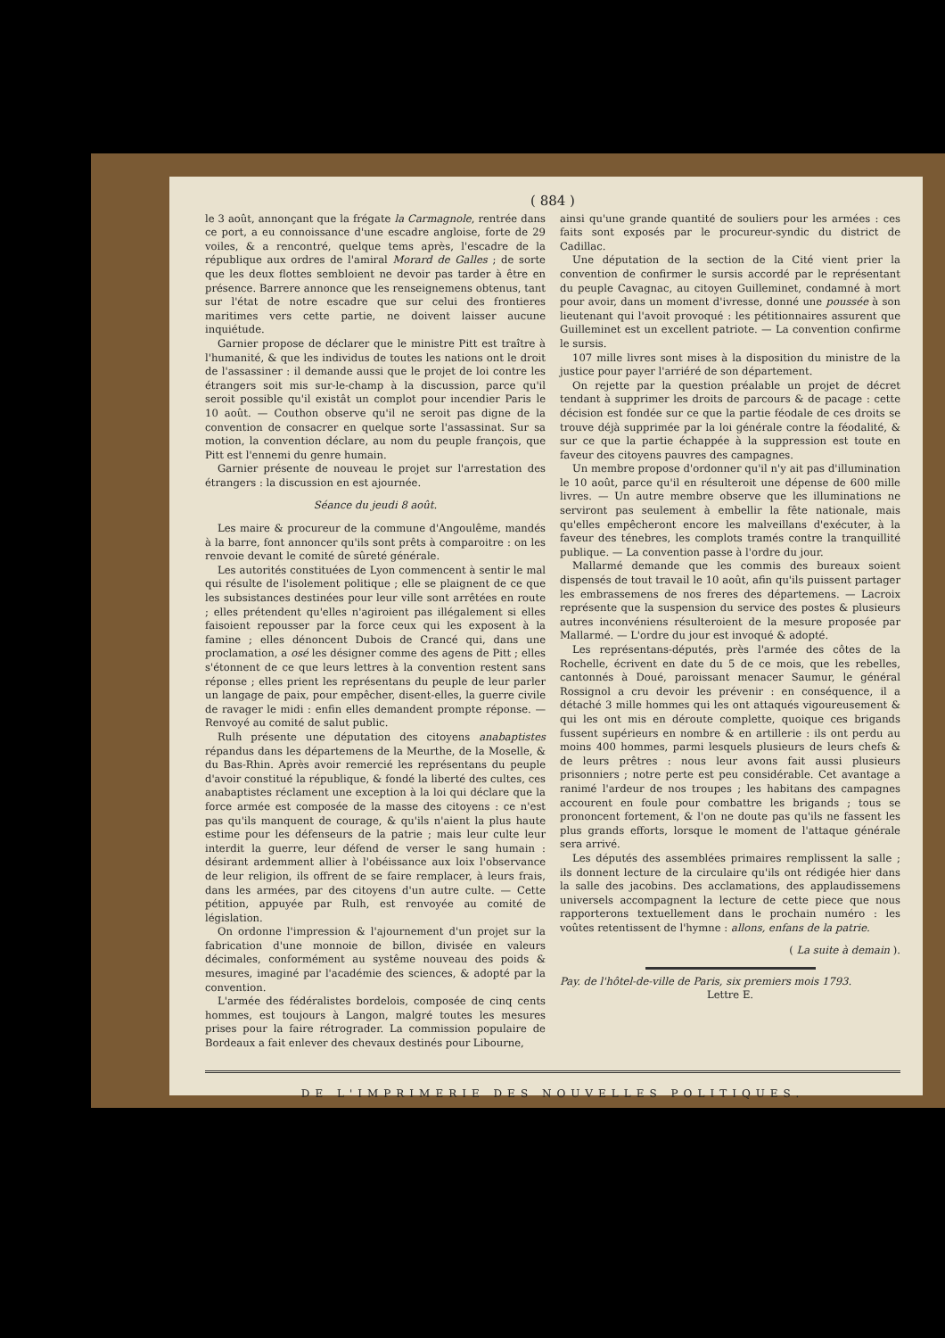( 884 )
le 3 août, annonçant que la frégate la Carmagnole, rentrée dans ce port, a eu connoissance d'une escadre angloise, forte de 29 voiles, & a rencontré, quelque tems après, l'escadre de la république aux ordres de l'amiral Morard de Galles ; de sorte que les deux flottes sembloient ne devoir pas tarder à être en présence. Barrere annonce que les renseignemens obtenus, tant sur l'état de notre escadre que sur celui des frontieres maritimes vers cette partie, ne doivent laisser aucune inquiétude.
Garnier propose de déclarer que le ministre Pitt est traître à l'humanité, & que les individus de toutes les nations ont le droit de l'assassiner : il demande aussi que le projet de loi contre les étrangers soit mis sur-le-champ à la discussion, parce qu'il seroit possible qu'il existât un complot pour incendier Paris le 10 août. — Couthon observe qu'il ne seroit pas digne de la convention de consacrer en quelque sorte l'assassinat. Sur sa motion, la convention déclare, au nom du peuple françois, que Pitt est l'ennemi du genre humain.
Garnier présente de nouveau le projet sur l'arrestation des étrangers : la discussion en est ajournée.
Séance du jeudi 8 août.
Les maire & procureur de la commune d'Angoulême, mandés à la barre, font annoncer qu'ils sont prêts à comparoitre : on les renvoie devant le comité de sûreté générale.
Les autorités constituées de Lyon commencent à sentir le mal qui résulte de l'isolement politique ; elle se plaignent de ce que les subsistances destinées pour leur ville sont arrêtées en route ; elles prétendent qu'elles n'agiroient pas illégalement si elles faisoient repousser par la force ceux qui les exposent à la famine ; elles dénoncent Dubois de Crancé qui, dans une proclamation, a osé les désigner comme des agens de Pitt ; elles s'étonnent de ce que leurs lettres à la convention restent sans réponse ; elles prient les représentans du peuple de leur parler un langage de paix, pour empêcher, disent-elles, la guerre civile de ravager le midi : enfin elles demandent prompte réponse. — Renvoyé au comité de salut public.
Rulh présente une députation des citoyens anabaptistes répandus dans les départemens de la Meurthe, de la Moselle, & du Bas-Rhin. Après avoir remercié les représentans du peuple d'avoir constitué la république, & fondé la liberté des cultes, ces anabaptistes réclament une exception à la loi qui déclare que la force armée est composée de la masse des citoyens : ce n'est pas qu'ils manquent de courage, & qu'ils n'aient la plus haute estime pour les défenseurs de la patrie ; mais leur culte leur interdit la guerre, leur défend de verser le sang humain : désirant ardemment allier à l'obéissance aux loix l'observance de leur religion, ils offrent de se faire remplacer, à leurs frais, dans les armées, par des citoyens d'un autre culte. — Cette pétition, appuyée par Rulh, est renvoyée au comité de législation.
On ordonne l'impression & l'ajournement d'un projet sur la fabrication d'une monnoie de billon, divisée en valeurs décimales, conformément au systême nouveau des poids & mesures, imaginé par l'académie des sciences, & adopté par la convention.
L'armée des fédéralistes bordelois, composée de cinq cents hommes, est toujours à Langon, malgré toutes les mesures prises pour la faire rétrograder. La commission populaire de Bordeaux a fait enlever des chevaux destinés pour Libourne,
ainsi qu'une grande quantité de souliers pour les armées : ces faits sont exposés par le procureur-syndic du district de Cadillac.
Une députation de la section de la Cité vient prier la convention de confirmer le sursis accordé par le représentant du peuple Cavagnac, au citoyen Guilleminet, condamné à mort pour avoir, dans un moment d'ivresse, donné une poussée à son lieutenant qui l'avoit provoqué : les pétitionnaires assurent que Guilleminet est un excellent patriote. — La convention confirme le sursis.
107 mille livres sont mises à la disposition du ministre de la justice pour payer l'arriéré de son département.
On rejette par la question préalable un projet de décret tendant à supprimer les droits de parcours & de pacage : cette décision est fondée sur ce que la partie féodale de ces droits se trouve déjà supprimée par la loi générale contre la féodalité, & sur ce que la partie échappée à la suppression est toute en faveur des citoyens pauvres des campagnes.
Un membre propose d'ordonner qu'il n'y ait pas d'illumination le 10 août, parce qu'il en résulteroit une dépense de 600 mille livres. — Un autre membre observe que les illuminations ne serviront pas seulement à embellir la fête nationale, mais qu'elles empêcheront encore les malveillans d'exécuter, à la faveur des ténebres, les complots tramés contre la tranquillité publique. — La convention passe à l'ordre du jour.
Mallarmé demande que les commis des bureaux soient dispensés de tout travail le 10 août, afin qu'ils puissent partager les embrassemens de nos freres des départemens. — Lacroix représente que la suspension du service des postes & plusieurs autres inconvéniens résulteroient de la mesure proposée par Mallarmé. — L'ordre du jour est invoqué & adopté.
Les représentans-députés, près l'armée des côtes de la Rochelle, écrivent en date du 5 de ce mois, que les rebelles, cantonnés à Doué, paroissant menacer Saumur, le général Rossignol a cru devoir les prévenir : en conséquence, il a détaché 3 mille hommes qui les ont attaqués vigoureusement & qui les ont mis en déroute complette, quoique ces brigands fussent supérieurs en nombre & en artillerie : ils ont perdu au moins 400 hommes, parmi lesquels plusieurs de leurs chefs & de leurs prêtres : nous leur avons fait aussi plusieurs prisonniers ; notre perte est peu considérable. Cet avantage a ranimé l'ardeur de nos troupes ; les habitans des campagnes accourent en foule pour combattre les brigands ; tous se prononcent fortement, & l'on ne doute pas qu'ils ne fassent les plus grands efforts, lorsque le moment de l'attaque générale sera arrivé.
Les députés des assemblées primaires remplissent la salle ; ils donnent lecture de la circulaire qu'ils ont rédigée hier dans la salle des jacobins. Des acclamations, des applaudissemens universels accompagnent la lecture de cette piece que nous rapporterons textuellement dans le prochain numéro : les voûtes retentissent de l'hymne : allons, enfans de la patrie.
( La suite à demain ).
Pay. de l'hôtel-de-ville de Paris, six premiers mois 1793.
Lettre E.
DE L'IMPRIMERIE DES NOUVELLES POLITIQUES.